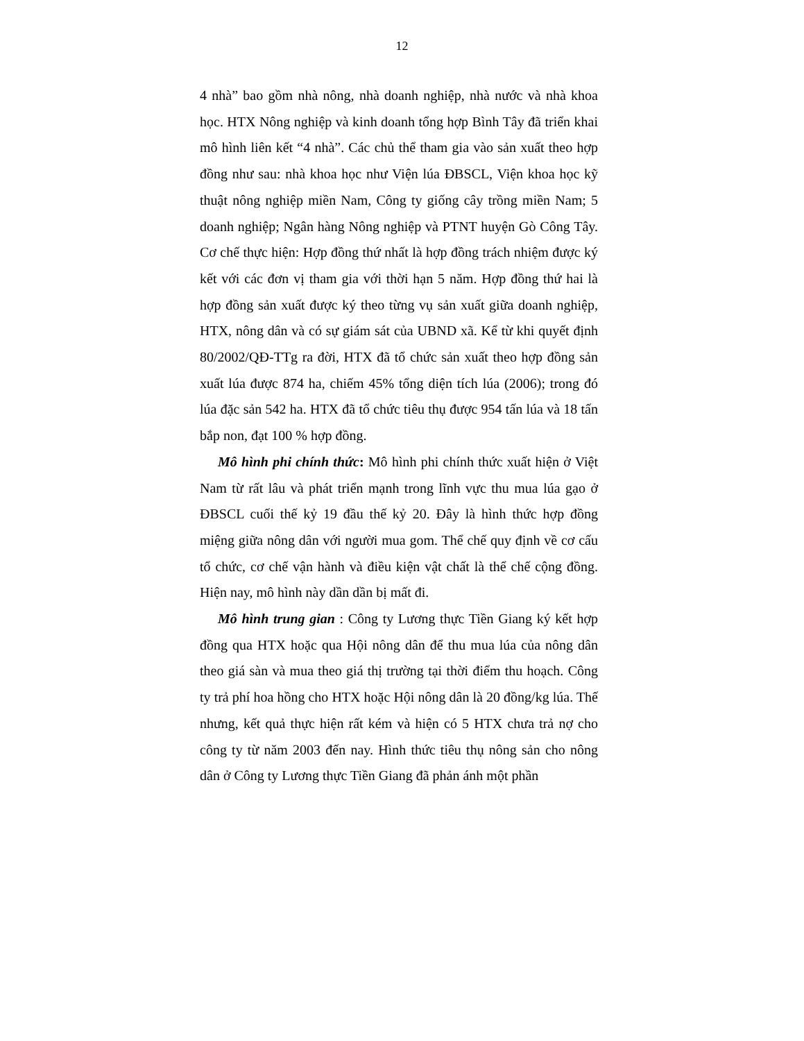12
4 nhà” bao gồm nhà nông, nhà doanh nghiệp, nhà nước và nhà khoa học. HTX Nông nghiệp và kinh doanh tổng hợp Bình Tây đã triển khai mô hình liên kết “4 nhà”. Các chủ thể tham gia vào sản xuất theo hợp đồng như sau: nhà khoa học như Viện lúa ĐBSCL, Viện khoa học kỹ thuật nông nghiệp miền Nam, Công ty giống cây trồng miền Nam; 5 doanh nghiệp; Ngân hàng Nông nghiệp và PTNT huyện Gò Công Tây. Cơ chế thực hiện: Hợp đồng thứ nhất là hợp đồng trách nhiệm được ký kết với các đơn vị tham gia với thời hạn 5 năm. Hợp đồng thứ hai là hợp đồng sản xuất được ký theo từng vụ sản xuất giữa doanh nghiệp, HTX, nông dân và có sự giám sát của UBND xã. Kể từ khi quyết định 80/2002/QĐ-TTg ra đời, HTX đã tổ chức sản xuất theo hợp đồng sản xuất lúa được 874 ha, chiếm 45% tổng diện tích lúa (2006); trong đó lúa đặc sản 542 ha. HTX đã tổ chức tiêu thụ được 954 tấn lúa và 18 tấn bắp non, đạt 100 % hợp đồng.
Mô hình phi chính thức: Mô hình phi chính thức xuất hiện ở Việt Nam từ rất lâu và phát triển mạnh trong lĩnh vực thu mua lúa gạo ở ĐBSCL cuối thế kỷ 19 đầu thế kỷ 20. Đây là hình thức hợp đồng miệng giữa nông dân với người mua gom. Thể chế quy định về cơ cấu tổ chức, cơ chế vận hành và điều kiện vật chất là thể chế cộng đồng. Hiện nay, mô hình này dần dần bị mất đi.
Mô hình trung gian : Công ty Lương thực Tiền Giang ký kết hợp đồng qua HTX hoặc qua Hội nông dân để thu mua lúa của nông dân theo giá sàn và mua theo giá thị trường tại thời điểm thu hoạch. Công ty trả phí hoa hồng cho HTX hoặc Hội nông dân là 20 đồng/kg lúa. Thế nhưng, kết quả thực hiện rất kém và hiện có 5 HTX chưa trả nợ cho công ty từ năm 2003 đến nay. Hình thức tiêu thụ nông sản cho nông dân ở Công ty Lương thực Tiền Giang đã phản ánh một phần